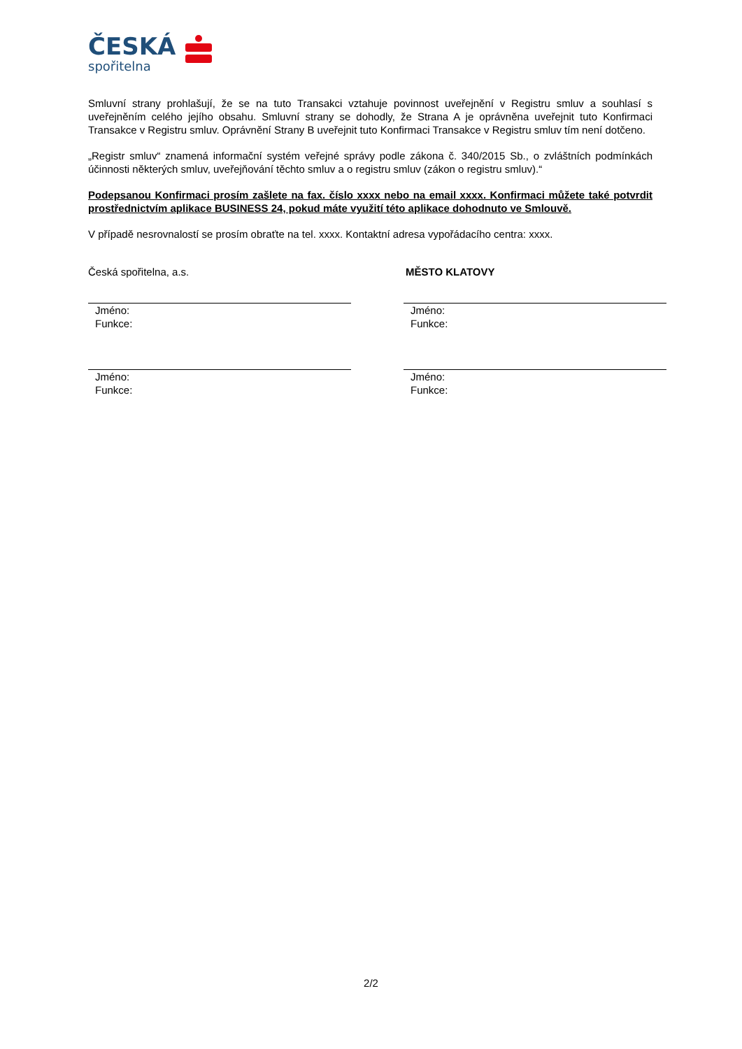ČESKÁ
spořitelna
Smluvní strany prohlašují, že se na tuto Transakci vztahuje povinnost uveřejnění v Registru smluv a souhlasí s uveřejněním celého jejího obsahu. Smluvní strany se dohodly, že Strana A je oprávněna uveřejnit tuto Konfirmaci Transakce v Registru smluv. Oprávnění Strany B uveřejnit tuto Konfirmaci Transakce v Registru smluv tím není dotčeno.
„Registr smluv“ znamená informační systém veřejné správy podle zákona č. 340/2015 Sb., o zvláštních podmínkách účinnosti některých smluv, uveřejňování těchto smluv a o registru smluv (zákon o registru smluv).“
Podepsanou Konfirmaci prosím zašlete na fax. číslo xxxx nebo na email xxxx. Konfirmaci můžete také potvrdit prostřednictvím aplikace BUSINESS 24, pokud máte využití této aplikace dohodnuto ve Smlouvě.
V případě nesrovnalostí se prosím obraťte na tel. xxxx. Kontaktní adresa vypořádacího centra: xxxx.
Česká spořitelna, a.s.
Jméno:
Funkce:
Jméno:
Funkce:
MĚSTO KLATOVY
Jméno:
Funkce:
Jméno:
Funkce:
2/2